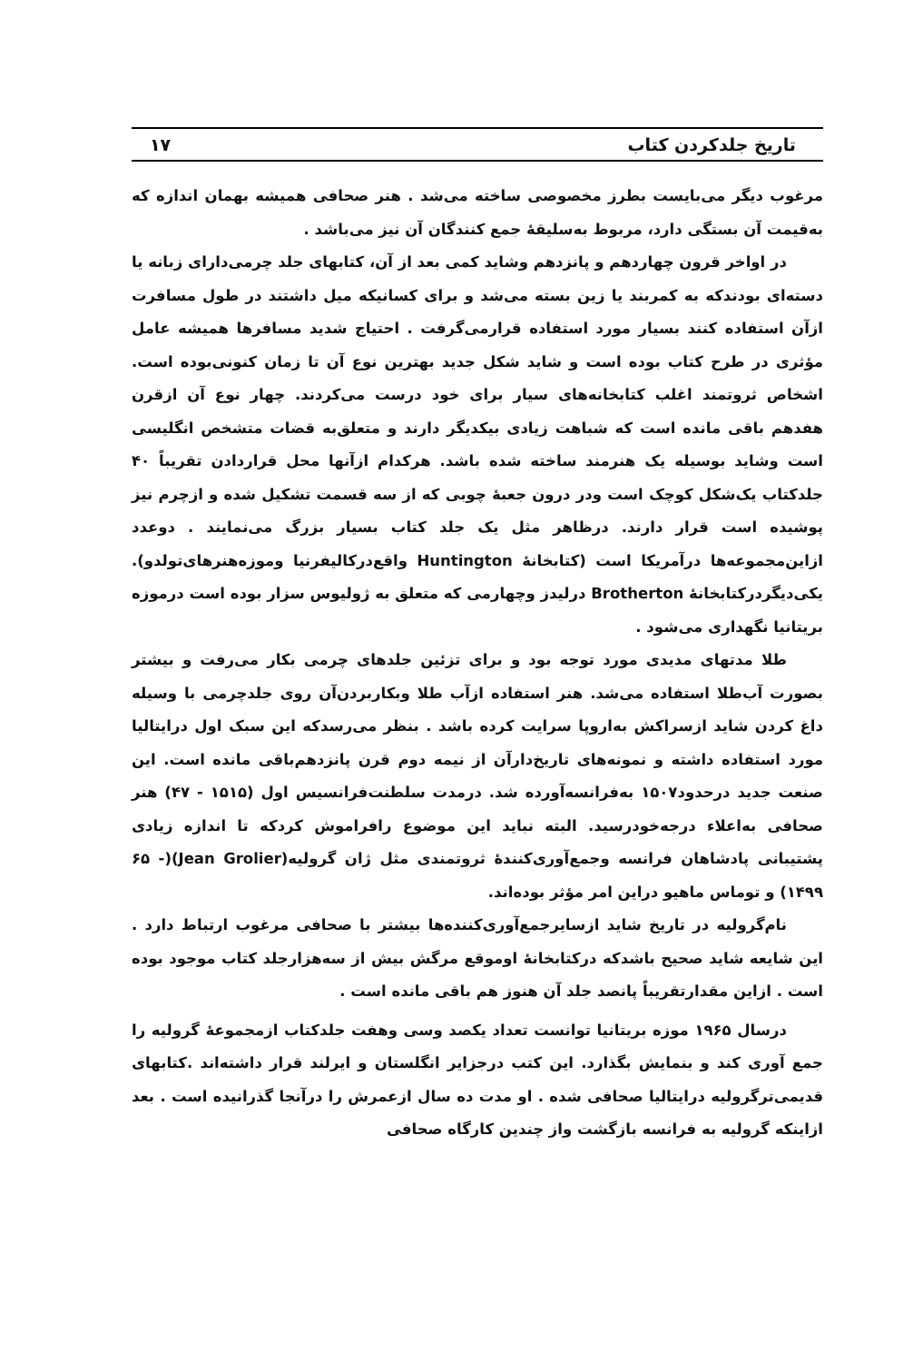تاریخ جلدکردن کتاب ۱۷
مرغوب دیگر می‌بایست بطرز مخصوصی ساخته می‌شد . هنر صحافی همیشه بهمان اندازه که به‌قیمت آن بستگی دارد، مربوط به‌سلیقهٔ جمع کنندگان آن نیز می‌باشد .
در اواخر قرون چهاردهم و پانزدهم وشاید کمی بعد از آن، کتابهای جلد چرمی‌دارای زبانه یا دسته‌ای بودندکه به کمربند یا زین بسته می‌شد و برای کسانیکه میل داشتند در طول مسافرت ازآن استفاده کنند بسیار مورد استفاده قرارمی‌گرفت . احتیاج شدید مسافرها همیشه عامل مؤثری در طرح کتاب بوده است و شاید شکل جدید بهترین نوع آن تا زمان کنونی‌بوده است. اشخاص ثروتمند اغلب کتابخانه‌های سیار برای خود درست می‌کردند. چهار نوع آن ازقرن هفدهم باقی مانده است که شباهت زیادی بیکدیگر دارند و متعلق‌به قضات متشخص انگلیسی است وشاید بوسیله یک هنرمند ساخته شده باشد. هرکدام ازآنها محل قراردادن تقریباً ۴۰ جلدکتاب یک‌شکل کوچک است ودر درون جعبهٔ چوبی که از سه قسمت تشکیل شده و ازچرم نیز پوشیده است قرار دارند. درظاهر مثل یک جلد کتاب بسیار بزرگ می‌نمایند . دوعدد ازاین‌مجموعه‌ها درآمریکا است (کتابخانهٔ Huntington واقع‌درکالیفرنیا وموزه‌هنرهای‌تولدو). یکی‌دیگردرکتابخانهٔ Brotherton درلیدز وچهارمی که متعلق به ژولیوس سزار بوده است درموزه بریتانیا نگهداری می‌شود .
طلا مدتهای مدیدی مورد توجه بود و برای تزئین جلدهای چرمی بکار می‌رفت و بیشتر بصورت آب‌طلا استفاده می‌شد. هنر استفاده ازآب طلا وبکاربردن‌آن روی جلدچرمی با وسیله داغ کردن شاید ازسراکش به‌اروپا سرایت کرده باشد . بنظر می‌رسدکه این سبک اول درایتالیا مورد استفاده داشته و نمونه‌های تاریخ‌دارآن از نیمه دوم قرن پانزدهم‌باقی مانده است. این صنعت جدید درحدود۱۵۰۷ به‌فرانسه‌آورده شد. درمدت سلطنت‌فرانسیس اول (۱۵۱۵ - ۴۷) هنر صحافی به‌اعلاء درجه‌خودرسید. البته نباید این موضوع رافراموش کردکه تا اندازه زیادی پشتیبانی پادشاهان فرانسه وجمع‌آوری‌کنندهٔ ثروتمندی مثل ژان گرولیه(Jean Grolier)(۶۵ - ۱۴۹۹) و توماس ماهیو دراین امر مؤثر بوده‌اند.
نام‌گرولیه در تاریخ شاید ازسایرجمع‌آوری‌کننده‌ها بیشتر با صحافی مرغوب ارتباط دارد . این شایعه شاید صحیح باشدکه درکتابخانهٔ اوموقع مرگش بیش از سه‌هزارجلد کتاب موجود بوده است . ازاین مقدارتقریباً پانصد جلد آن هنوز هم باقی مانده است .
درسال ۱۹۶۵ موزه بریتانیا توانست تعداد یکصد وسی وهفت جلدکتاب ازمجموعهٔ گرولیه را جمع آوری کند و بنمایش بگذارد. این کتب درجزایر انگلستان و ایرلند قرار داشته‌اند .کتابهای قدیمی‌ترگرولیه درایتالیا صحافی شده . او مدت ده سال ازعمرش را درآنجا گذرانیده است . بعد ازاینکه گرولیه به فرانسه بازگشت واز چندین کارگاه صحافی